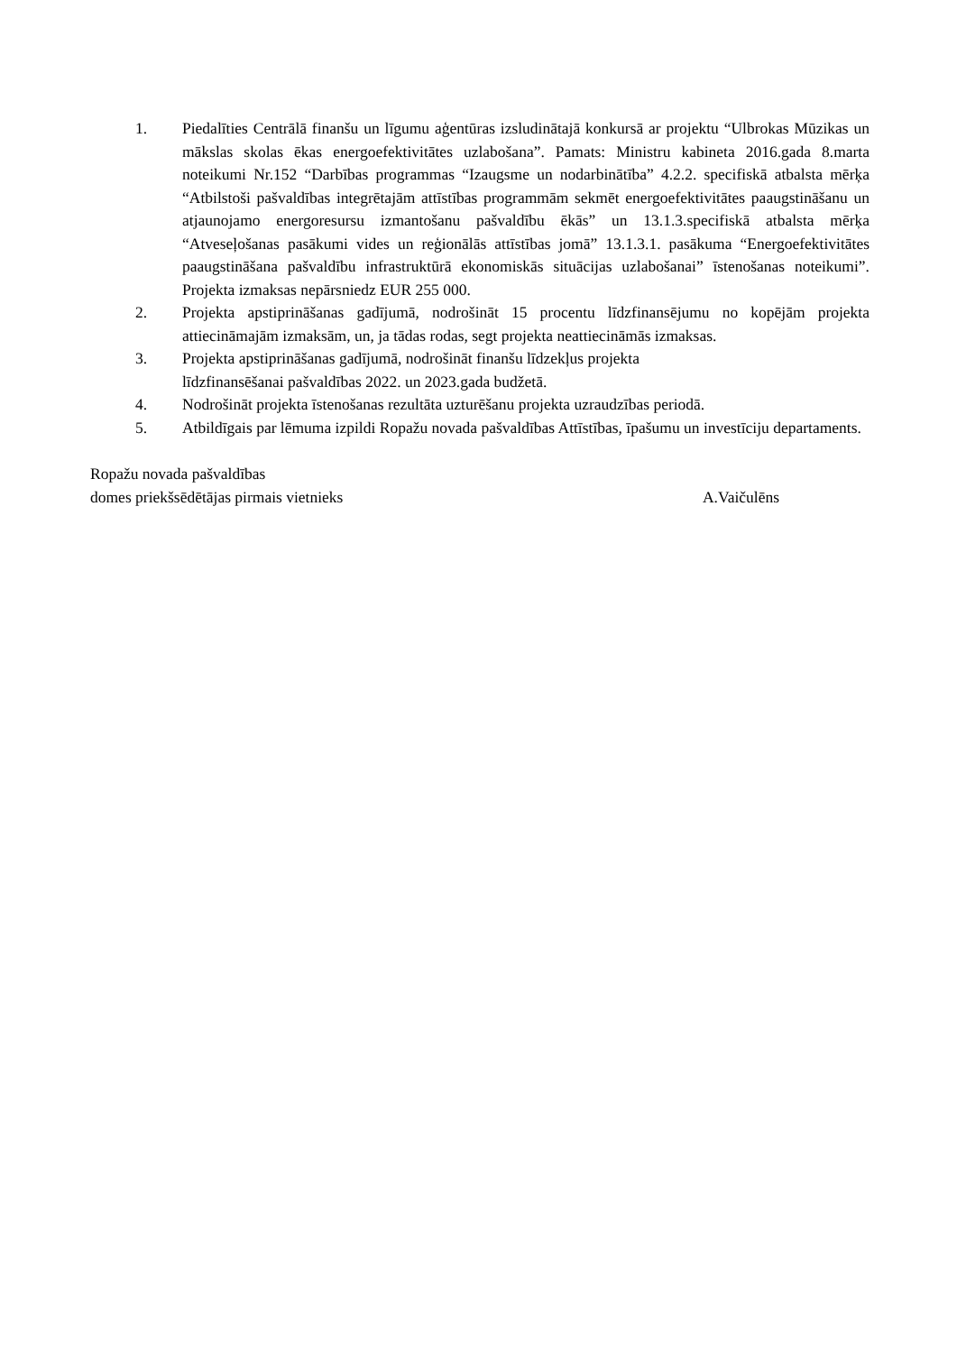1. Piedalīties Centrālā finanšu un līgumu aģentūras izsludinātajā konkursā ar projektu “Ulbrokas Mūzikas un mākslas skolas ēkas energoefektivitātes uzlabošana”. Pamats: Ministru kabineta 2016.gada 8.marta noteikumi Nr.152 “Darbības programmas “Izaugsme un nodarbinātība” 4.2.2. specifiskā atbalsta mērķa “Atbilstoši pašvaldības integrētajām attīstības programmām sekmēt energoefektivitātes paaugstināšanu un atjaunojamo energoresursu izmantošanu pašvaldību ēkās” un 13.1.3.specifiskā atbalsta mērķa “Atveseļošanas pasākumi vides un reģionālās attīstības jomā” 13.1.3.1. pasākuma “Energoefektivitātes paaugstināšana pašvaldību infrastruktūrā ekonomiskās situācijas uzlabošanai” īstenošanas noteikumi”. Projekta izmaksas nepārsniedz EUR 255 000.
2. Projekta apstiprināšanas gadījumā, nodrošināt 15 procentu līdzfinansējumu no kopējām projekta attiecināmajām izmaksām, un, ja tādas rodas, segt projekta neattiecināmās izmaksas.
3. Projekta apstiprināšanas gadījumā, nodrošināt finanšu līdzekļus projekta
līdzfinansēšanai pašvaldības 2022. un 2023.gada budžetā.
4. Nodrošināt projekta īstenošanas rezultāta uzturēšanu projekta uzraudzības periodā.
5. Atbildīgais par lēmuma izpildi Ropažu novada pašvaldības Attīstības, īpašumu un investīciju departaments.
Ropažu novada pašvaldības
domes priekšsēdētājas pirmais vietnieks A.Vaičulēns